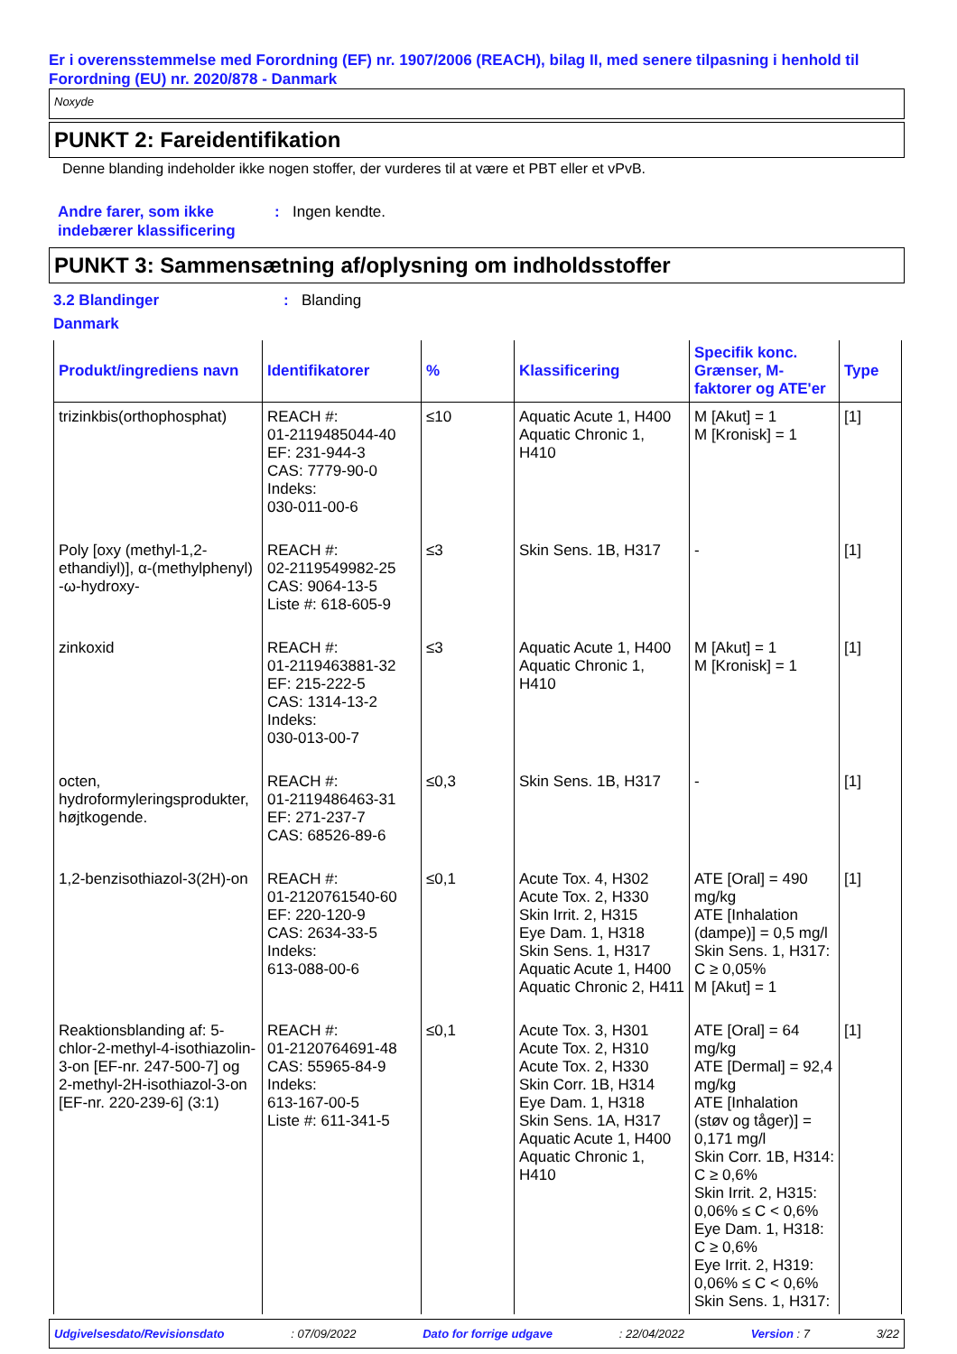Er i overensstemmelse med Forordning (EF) nr. 1907/2006 (REACH), bilag II, med senere tilpasning i henhold til Forordning (EU) nr. 2020/878 - Danmark
Noxyde
PUNKT 2: Fareidentifikation
Denne blanding indeholder ikke nogen stoffer, der vurderes til at være et PBT eller et vPvB.
Andre farer, som ikke indebærer klassificering
: Ingen kendte.
PUNKT 3: Sammensætning af/oplysning om indholdsstoffer
3.2 Blandinger : Blanding
Danmark
| Produkt/ingrediens navn | Identifikatorer | % | Klassificering | Specifik konc. Grænser, M-faktorer og ATE'er | Type |
| --- | --- | --- | --- | --- | --- |
| trizinkbis(orthophosphat) | REACH #: 01-2119485044-40 EF: 231-944-3 CAS: 7779-90-0 Indeks: 030-011-00-6 | ≤10 | Aquatic Acute 1, H400 Aquatic Chronic 1, H410 | M [Akut] = 1 M [Kronisk] = 1 | [1] |
| Poly [oxy (methyl-1,2-ethandiyl)], α-(methylphenyl) -ω-hydroxy- | REACH #: 02-2119549982-25 CAS: 9064-13-5 Liste #: 618-605-9 | ≤3 | Skin Sens. 1B, H317 | - | [1] |
| zinkoxid | REACH #: 01-2119463881-32 EF: 215-222-5 CAS: 1314-13-2 Indeks: 030-013-00-7 | ≤3 | Aquatic Acute 1, H400 Aquatic Chronic 1, H410 | M [Akut] = 1 M [Kronisk] = 1 | [1] |
| octen, hydroformyleringsprodukter, højtkogende. | REACH #: 01-2119486463-31 EF: 271-237-7 CAS: 68526-89-6 | ≤0,3 | Skin Sens. 1B, H317 | - | [1] |
| 1,2-benzisothiazol-3(2H)-on | REACH #: 01-2120761540-60 EF: 220-120-9 CAS: 2634-33-5 Indeks: 613-088-00-6 | ≤0,1 | Acute Tox. 4, H302 Acute Tox. 2, H330 Skin Irrit. 2, H315 Eye Dam. 1, H318 Skin Sens. 1, H317 Aquatic Acute 1, H400 Aquatic Chronic 2, H411 | ATE [Oral] = 490 mg/kg ATE [Inhalation (dampe)] = 0,5 mg/l Skin Sens. 1, H317: C ≥ 0,05% M [Akut] = 1 | [1] |
| Reaktionsblanding af: 5-chlor-2-methyl-4-isothiazolin-3-on [EF-nr. 247-500-7] og 2-methyl-2H-isothiazol-3-on [EF-nr. 220-239-6] (3:1) | REACH #: 01-2120764691-48 CAS: 55965-84-9 Indeks: 613-167-00-5 Liste #: 611-341-5 | ≤0,1 | Acute Tox. 3, H301 Acute Tox. 2, H310 Acute Tox. 2, H330 Skin Corr. 1B, H314 Eye Dam. 1, H318 Skin Sens. 1A, H317 Aquatic Acute 1, H400 Aquatic Chronic 1, H410 | ATE [Oral] = 64 mg/kg ATE [Dermal] = 92,4 mg/kg ATE [Inhalation (støv og tåger)] = 0,171 mg/l Skin Corr. 1B, H314: C ≥ 0,6% Skin Irrit. 2, H315: 0,06% ≤ C < 0,6% Eye Dam. 1, H318: C ≥ 0,6% Eye Irrit. 2, H319: 0,06% ≤ C < 0,6% Skin Sens. 1, H317: | [1] |
Udgivelsesdato/Revisionsdato: 07/09/2022 Dato for forrige udgave: 22/04/2022 Version : 7 3/22